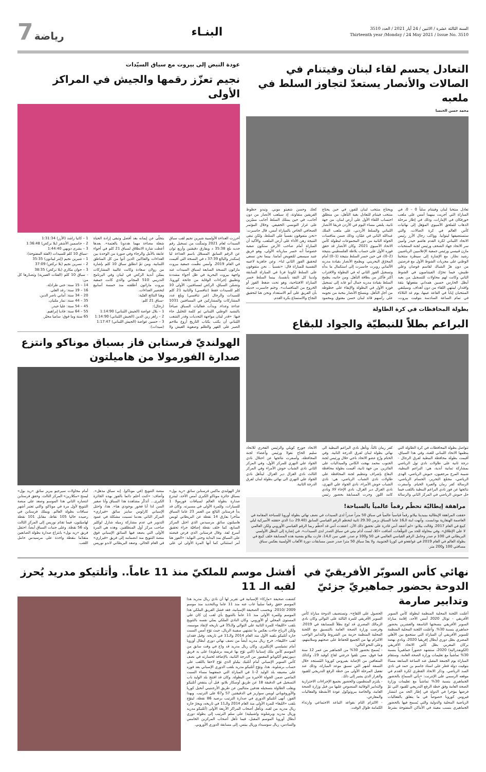السنة الثالثة عشرة / الاثنين / 24 أيار 2021 / العدد 3510
Thirteenth year /Monday / 24 May 2021 / Issue No. 3510
البنـاء رياضة 7
التعادل يحسم لقاء لبنان وفيتنام في الصالات والأنصار يستعدّ لتجاوز السلط في ملعبه
محمد حسن الخنسا
تعادل منتخبا لبنان وفيتنام سلباً 0 – 0، في المباراة التي أجريت بينهما أمس على ملعب خورفكان في الإمارات، وذلك في إطار مرحلة الذهاب للملحق الآسيوي المؤهل إلى نهائيات كأس العالم في كرة الصالات، والتي ستستضيفها ليتوانيا. وواكب رجال الأرز رئيس الاتحاد اللبناني لكرة القدم هاشم حيدر وأمين سر الاتحاد جهاد الشحف ورئيس لجنة المنتخبات مازن قبيسي ورئيس جمعية الإعلاميين الرياضيين رشيد نصّار. مع الإشارة إلى سيطرة منتخبنا الوطني على مجريات الشوط الأول مع فرصتين من دون هزّ الشباك لقاسم قوصان وعلي طنيش، فيما تحرّك الفيتناميون في الشوط الثاني وكانت لهم محاولات للتسجيل من بعيد أبطل الحارس حسين همداني مفعولها بثقة واقتدار، لينتهي اللقاء من دون أهداف. وسيلتقي المنتخبان إياباً في القاعة عينها، يوم غد الثلاثاء في تمام الساعة السادسة بتوقيت بيروت، ويحتاج منتخب لبنان للفوز، في حين يحتاج منتخب فيتنام للتعادل بغية التأهل، من منطلق احتساب اللقاء الأول على أرض لبنان. من جهة ثانية، يلتقي مساء اليوم في الأردن فريقا الأنصار اللبناني والسلط الأردني، على ملعب الملك عبدالله الثاني في عمّان، وذلك ضمن منافسات الجولة الثانية من دور المجموعات لبطولة كأس الاتحاد الآسيوي 2021. وكان الأنصار قد حقق فوزه الأول على حساب بلاطة الفلسطيني بنتيجة (2–0)، في حين خسر السلط بنتيجة (1–0) أمام المحرّق البحريني. ويطمح الأنصار بقيادة مدربه الألماني روبرت جاسبرت إلى استكمال ما بدأه وتسجيل الفوز الثاني له في البطولة والاقتراب أكثر فأكثر من بطاقة التأهل. ومن جانبه، يطمح السلط بقيادة مدربه جمال أبو عابد إلى تسجيل فوزه الأول في البطولة والإبقاء على حظوظه من أجل التأهل. ويتسلح الأنصار بنخبة من نجومه على رأسهم قائد لبنان حسن معتوق ومحمود كجك وحسن شعيتو موني. وتبدو حظوظ الفريقين متفاوتة، إذ سيلعب الأنصار من دون أجانب، في حين يمتلك السلط أجانب مميّزين على غرار التونسي الخفيفي. وخلال المؤتمر الصحافي الخاص بالمباراة أمس، قال جاسبرت: «نحن متفوقون نفسياً على السلط، ولكن تبقى النتيجة رهن الأداء على أرض الملعب. والأكيد أن المباراة أمام صاحب الأرض ستكون صعبة خصوصاً أنه خسر مبارياته الأولى، وهو فريق عنيد سيسعى للتعويض أمامنا. بينما نحن نسعى لتحقيق الفوز الثاني لنا». وعن جاهزية لاعبيه النفسية للمباراة قال: «نفسياً .. نحن متفوقون على السلط لكوننا فزنا في المباراة السابقة ولدينا كل الثقة بأنفسنا، بينما السلط خسر المباراة الافتتاحية، وهو تحت ضغط الفوز أو الخروج من المنافسات». وختم جاسبرت حديثه بأن الفريق على أتم الاستعداد ونحن هنا لتحقيق النجاح والاستمتاع بكرة القدم.
بطولة المحافظات في كرة الطاولة
البراعم بطلاً للنبطيّة والجواد للبقاع
تتواصل بطولة المحافظات في كرة الطاولة التي ينظمها الاتحاد اللبناني للعبة، وفي هذا السياق، أقيمت بطولة محافظة النبطية لفرق الرجال - درجة ثانية على طاولات نادي تول الرياضي بمشاركة ثمانية أندية، هي: البراعم النبطية، شبيبة المرج مرجعيون، حبوش الرياضي، الهدى الرياضي، مجمّع التحرير، الحسام الرياضي، الرسالة كفر رمان والعبرة الخيام. وأسفرت نتائجها عن فوز نادي البراعم النبطية باللقب فيما حل حبوش الرياضي في المركز الثاني والرسالة كفر رمان ثالثاً، وتأهل نادي البراعم النبطية الى نهائي بطولة لبنان لفرق الدرجة الثانية. وفي الختام وزّع عضو الاتحاد ناجي حلال ورئيس لجنة الجنوب محمد بهجت الكاس والميداليات على الفائزين. من جهة ثانية، أقيمت بطولة محافظة البقاع بإشراف وتنظيم لجنة المحافظة على طاولات نادي الشباب الرياضي، هي: نادي الشباب حوش الأمراء، نادي الجواد علي النهري، نادي الغزال دير الغزال، نادي الإخاء لالا ونادي كامد اللوز. وجرت المسابقة بحضور رئيس الاتحاد جورج كوبلي والرئيس الفخري للاتحاد سليم الحاج نقولا ورئيس وأعضاء لجنة المحافظة، وأسفرت نتائجها عن احتلال نادي الجواد علي النهري للمركز الأول، وفي المركز الثاني نادي الشباب حوش الأمراء وفي المركز الثالث نادي الغزال دير الغزال. ليتأهل نادي الجواد علي النهري الى نهائي بطولة لبنان لفرق الدرجة الثانية.
مراهقة إيطاليّة تحطّم رقماً عالمياً بالسباحة!
حققت المراهقة الإيطالية بينيديتا بيلاتو رقماً قياسياً عالمياً في سباق 50 متراً صدراً لدى السيدات في نصف نهائي بطولة أوروبا للسباحة المقامة في العاصمة الهنغارية بودابست. وأنهت ابنة الـ16 عاما السباق بزمن 29.30 ثانية لتحطم الرقم القياسي السابق (29.40 ث) الذي حققته الأميركية ليلي كينغ في العام 2017. وقالت بيلاتو: «لم أعتقد أنني قادرة على تحقيق ذلك الآن. اعتقدت أنني قد أحطّم ربما الرقم القياسي الأوروبي ولكن العالمي لا على الإطلاق». وفي محاولة للحد من التوقّعات، أضافت «كلا، لست آدام بيتي في سباق الصدر لدى السيدات». في إشارة إلى البطل الأولمبي البريطاني في 100 م صدر وحامل الرقم القياسي العالمي في 50 و100 م صدر. ففي سن الـ14، فازت بيلاتو بفضية هذه المسابقة خلف كينغ في بطولة العالم في العام 2019 في غوانغجو في كوريا الجنوبية. ولا يعدّ سباق 50 مترا صدر ضمن مسابقات دورة الألعاب الأولمبية بعكس سباق مسافتي 100 و200 متر.
عودة النبض إلى بيروت مع سباق السيّدات
نجيم تعزّز رقمها والجيش في المراكز الأولى
أحرزت العداءة الأولمبية شيرين نجيم لقب سباق السيدات لعام 2021 وتمكّنت من تسجيل رقم جديد بلغ 35:38 د وبفارق دقيقتين وأربع ثوان عن الرقم السابق المسجّل باسم العداءة ليا إسكندر والبالغ 37:39 د في النسخة التي أقيمت في العام 2019. وأمس نظّمت جمعية بيروت ماراثون النسخة السابعة لسباق السيدات عند واجهة بيروت البحرية في ظل أجواء مشددة وتطبيق إجراءات الوقاية من جائحة كورونا. وتضمّن السباق، الركض لمسافتين، الأولى 10 كلم للسيدات فقط (تنافسي) والثانية 21 كلم للسيدات والرجال (غير تنافسي) وبلغ عدد المشاركات والمشاركين في المسافتين 1031 عداءة وعداء. وبدأت فعاليات السباق صباحاً بالنشيد الوطني اللبناني ثم كلمة للخليل جاء فيها: «قدر لبنان مواجهة التحديات وقدر الشعب اللبناني أن يكتب بكتاب التاريخ أروع ملاحم الصبر على القهر والظلم وصعوبة العيش ولا يتخلّى عن إيمانه بغد أفضل وتبقى إرادة الحياة شعلة مضاءة مهما هددونا بالعتمة». بعدها أعطت شارة الانطلاق لسباق 21 كلم في أجواء عابقة بالأمل والرجاء وفي صورة من الوحدة بين العداءات والعدّائين الذين أتوا من كل المناطق اللبنانية. ومن ثمّ انطلق سباق 10 كلم بإشارة من رولان سعادة وكانت غالبية المشاركات يمثلن أندية الركض في لبنان وفي البرنامج التدريبي 510 المجاني والذي كانت جمعية بيروت ماراثون أطلقته منذ خمسة أسابيع لتحضير العداءات.
وهنا النتائج الفنّية:
-سباق 21 كلم:
(رجال):
1 – بلال عواضة (الجيش اللبناني) 1:14:90
2 – زاهر زين الدين (الجيش اللبناني) 1:14:90
3 – حسين عواضة (الجيش اللبناني) 1:17:47
(سيدات):
1 – كاتيا راشد (الأرز) 1:31:34
2 – جاسمين الأشقر (يلا نركض) 1:36:48
3 – بشرى دويهي 1:44:40
-سباق 10 كلم للسيدات (الفئة المفتوحة):
1 – شيرين نجيم (إنتر ليبانون) 35:35
2 – نسرين نجيم (يلا نركض) 37:09
3 – جوان مكاري (يلا نركض) 38:35
- سباق 10 كلم (الفئات العمرية) وتصدّرها كل من:
14 – 15 سنة: جنى طراديّة.
16 – 19 سنة: رغد العلي.
20 – 34 سنة: أماني ناصر الدين.
35 – 44 سنة: تمار ملتيان.
45 – 54 سنة: عليا حيدر.
55 – 64 سنة: فاديا إبراهيم.
65 سنة وما فوق: ساميا محيّر.
الهولنديّ فرستابن فاز بسباق موناكو وانتزع صدارة الفورمولا من هاميلتون
فاز الهولندي ماكس فرستابن سائق «ريد بول» بسباق جائزة موناكو الكبرى أمس الأحد، لينتزع صدارة بطولة العالم لسباقات فورمولا 1 للسيارات، وللمرة الأولى في مسيرته. وكان قد بدأ فرستابن البالغ من العمر 23 عاما السباق متأخرا بفارق 14 نقطة عن البريطاني لويس هاميلتون سائق مرسيدس الذي احتل المركز السابع، كما خلف نقطة إضافيّة جراء تحقيق أسرع لفة. وقال فرستابن الذي فرض قبضته على السباق منذ البداية وحتى النهاية: «الفوز هنا أمر استثنائي كما أنها المرة الأولى لي على منصة التتويج (في موناكو). إنه سباق مذهل». وأضاف: «كنت أحلم دائما بالفوز بهذه الجائزة الكبرى... أتذكّر مشاهدة هذا السباق وأنا صغير السن لذا أنا فخور بوجودي هنا». هذا، واحتل الإسباني كارلوس ساينز سائق «فيراري» المركز الثاني بعدما تسببت مشكلة في عمود التدوير في عدم مشاركة زميله شارل لوكلير صاحب مركز أول المنطلقين. وهذه هي المرة الأولى التي يصعد فيها السائق الإسباني فوق منصة التتويج منذ انضمامه إلى فريق «فيراري» في العام الحالي. وصعد البريطاني لاندو نوريس أمام محاولات سيرجيو بيريز سائق «ريد بول» ليمنح «مكلارين» المركز الثالث. وحقق فرستابن انتصاره الثاني هذا الموسم وصعد على منصة التتويج لأول مرة في موناكو، والتي تعتبر أشهر سباقات بطولة العالم. ويملك فرستابن في رصيده حاليا 105 نقاط، مقابل 101 نقطة لهاميلتون، فيما تقدّم نوريس إلى المركز الثالث وله 56 نقطة. وعلى جنبات السباق أيضاً، احتفل فريق «ريد بول» بانتزاع صدارة بطولة الصانعين متقدّما بنقطة واحدة على مرسيدس حامل اللقب.
نهائي كأس السوبّر الأفريقيّ في الدوحة بحضور جماهيريّ جزئيّ وتدابير صارمة
أعلنت اللجنة المحلية المنظمة لبطولة كأس السوبر الأفريقي - توتال 2020 أمس الأحد، إقامة مباراة السوبر الأفريقي بنسختها التاسعة والعشرين بحضور جماهيري بنسبة 30%. وأعلنت اللجنة المحلية المنظمة للسوبر الأفريقي أن المباراة التي ستجمع بين الأهلي المصري بطل دوري أبطال إفريقيا 2020، ونادي نهضة بركان المغربي بطل كأس الاتحاد الأفريقي (الكونفدرالية) 2020، ستشهد حضوراً جماهيرياً بنسبة 30% تماشياً مع تعليمات وزارة الصحة العامة. وستقام المباراة يوم الجمعة المقبل عند الساعة السابعة مساءً بتوقيت دولة قطر على استاد جاسم بن حمد في نادي السد الرياضي. وذكر الاتحاد القطري لكرة القدم في موقعه الرسمي على الإنترنت: «يأتي السماح بالحضور الجماهيري بنسبة 30% تماشياً مع تعليمات وزارة الصحة العامة وفق خطة الرفع التدريجي للقيود التي تمّ فرضها مؤخرا في الدولة في إطار الحد من انتشار فيروس كورونا خصوصاً في ما يتعلق بالفعاليات الرياضية المحلية والدولية والتي يُسمح فيها بالحضور الجماهيري بنسب معينة في الأماكن المفتوحة بشرط الحصول على اللقاح». وتستضيف الدوحة مباراة كأس السوبر الأفريقي للمرة الثالثة على التوالي وكان نادي الزمالك المصري قد تُوج بطلاً للمسابقة في 2019. وفرضت وزارة الصحة العامة بالتنسيق مع اللجنة المحلية المنظمة حزمة من الشروط والتدابير الواجب الالتزام بها من الجميع للحفاظ على صحتهم وسلامتهم، وعلى النحو التالي:
- يُسمح بحضور 30% من الجماهير من عمر 12 سنة فما فوق، ممن تلقوا جرعتي لقاح كوفيد 19، وكذلك المتعافين من الإصابة بفيروس كورونا المُستجد خلال التسعة أشهر التي تسبق موعد المباراة، وذلك عند تفعيل المرحلة الأولى من خطة الرفع التدريجي للقيود والقرار الذي يشير إلى ذلك.
- يلتزم المنظمون والحضور بجميع الإجراءات الاحترازية والتدابير الوقائية المنصوص عليها من قبل وزارة الصحة العامة، والخاصة ببروتوكول عودة الأنشطة والفعاليات والمعارض.
- الالتزام التام بقواعد التباعد الاجتماعي وارتداء الكمامة طوال الوقت.
أفشل موسم للملكيّ منذ 11 عاماً.. وأتلتيكو مدريد يُحرز لقبه الـ 11
كشفت صحيفة «ماركا» الإسبانية في تقرير لها أن نادي ريال مدريد هذا الموسم حقق رقماً سلبياً غاب عنه منذ 11 عاما وبالتحديد منذ موسم 2009 /2010. وبحسب الصحيفة الإسبانية، فقد فشل الفريق الملكي هذا الموسم وللمرة الأولى منذ 11 عاماً بالتتويج بأي لقب إن كان على المستوى المحلي أو الأوروبي. وكان النادي الملكي يمنّي نفسه بالتتويج بلقب «الليغا» للمرة الثانية على التوالي والـ35 في تاريخه لإنقاذ موسمه، ولكن الرياح جاءت بعكس ما تشتهي سفينة الريال، حيث توّج أمس السبت جاره أتلتيكو بلقبه الأول منذ العام 2014 والـ11 في تاريخه. وقبل فقدان لقب «الليغا»، خرج ريال مدريد أيضاً من نصف نهائي دوري أبطال أوروبا أمام تشيلسي الإنكليزي. وكان ريال مدريد قد ودّع في وقت سابق من الموسم كأس ملك إسبانيا (التي توّج بها غريمه برشلونة) على يد فريق ديبورتيفو ألكويانو المغمور من الدرجة الثانية، بالإضافة لخسارته في نصف كأس السوبر الإسباني أمام أتلتيك بيلباو الذي توّج لاحقا باللقب على حساب برشلونة. هذا، وتوّج أتلتيكو مدريد بلقب الدوري الإسباني بعد فوزه على مضيفه بلد الوليد 2–1 في المباراة التي جمعتهما مساء السبت الماضي ضمن الجولة الأخيرة من البطولة. وكان قد افتتح بلد الوليد باب التسجيل في الدقيقة 18 عن طريق أوسكار بلانو، قبل أن ينتفض أتلتيكو ويقلب الطاولة بتسجيله هدفين متتاليين عن طريق الأرجنتيني أنخيل كوريا والأوروغوياني لويس سواريز في الدقيقتين 57 و67 على الترتيب. وبهذا الفوز، أنهى أتلتيكو الدوري في صدارة الترتيب برصيد 86 نقطة، ليتوّج بلقب «الليغا» للمرة الأولى منذ العام 2014 والـ11 في تاريخه، ويجرّ جاره ريال مدريد من لقبه. وتأهل أصحاب المراكز الأربعة الأولى (أتلتيكو مدريد وريال مدريد وبرشلونة واشبيلية) على سلم الترتيب إلى بطولة دوري أبطال أوروبا الموسم المقبل، فيما تأهل أصحاب المركزين الخامس والسادس، ريال سوسيداد وريال بيتس، إلى مسابقة الدوري الأوروبي.